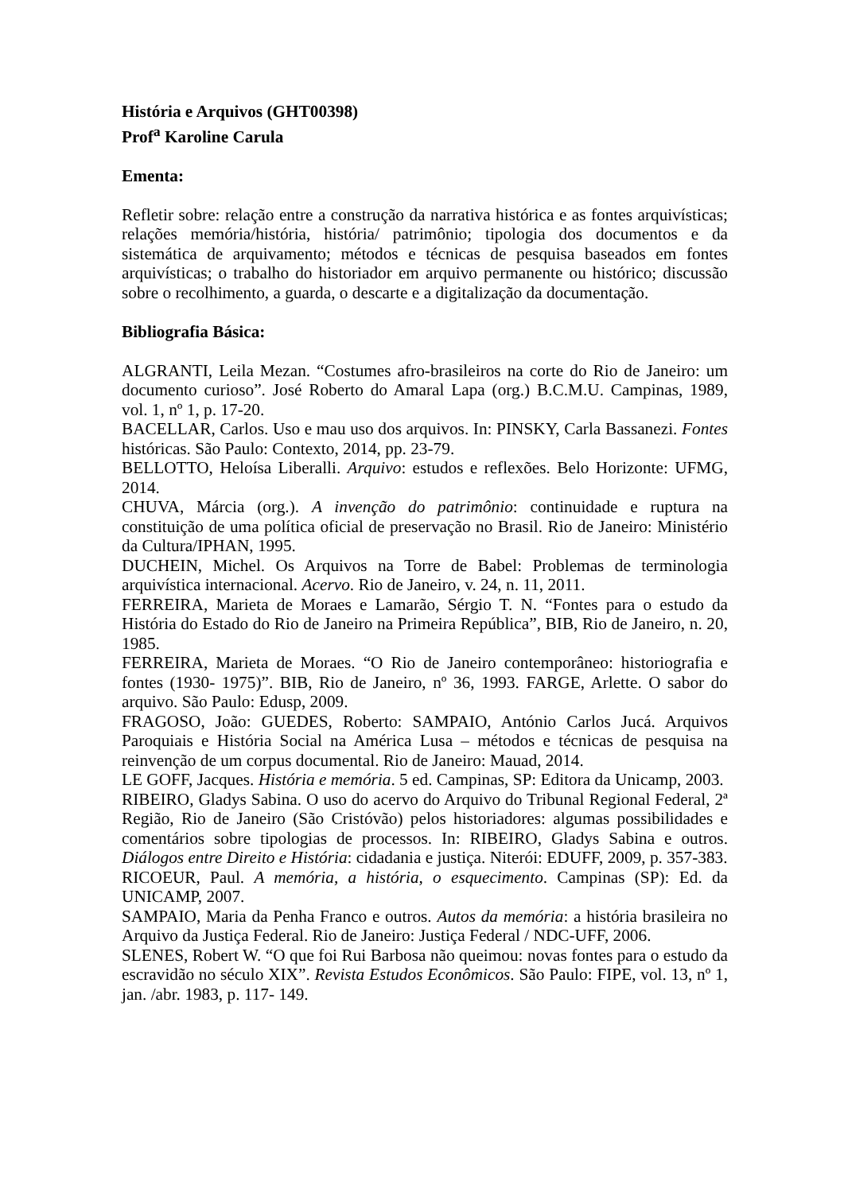História e Arquivos (GHT00398)
Prof<sup>a</sup> Karoline Carula
Ementa:
Refletir sobre: relação entre a construção da narrativa histórica e as fontes arquivísticas; relações memória/história, história/ patrimônio; tipologia dos documentos e da sistemática de arquivamento; métodos e técnicas de pesquisa baseados em fontes arquivísticas; o trabalho do historiador em arquivo permanente ou histórico; discussão sobre o recolhimento, a guarda, o descarte e a digitalização da documentação.
Bibliografia Básica:
ALGRANTI, Leila Mezan. “Costumes afro-brasileiros na corte do Rio de Janeiro: um documento curioso”. José Roberto do Amaral Lapa (org.) B.C.M.U. Campinas, 1989, vol. 1, nº 1, p. 17-20.
BACELLAR, Carlos. Uso e mau uso dos arquivos. In: PINSKY, Carla Bassanezi. Fontes históricas. São Paulo: Contexto, 2014, pp. 23-79.
BELLOTTO, Heloísa Liberalli. Arquivo: estudos e reflexões. Belo Horizonte: UFMG, 2014.
CHUVA, Márcia (org.). A invenção do patrimônio: continuidade e ruptura na constituição de uma política oficial de preservação no Brasil. Rio de Janeiro: Ministério da Cultura/IPHAN, 1995.
DUCHEIN, Michel. Os Arquivos na Torre de Babel: Problemas de terminologia arquivística internacional. Acervo. Rio de Janeiro, v. 24, n. 11, 2011.
FERREIRA, Marieta de Moraes e Lamarão, Sérgio T. N. “Fontes para o estudo da História do Estado do Rio de Janeiro na Primeira República”, BIB, Rio de Janeiro, n. 20, 1985.
FERREIRA, Marieta de Moraes. “O Rio de Janeiro contemporâneo: historiografia e fontes (1930- 1975)”. BIB, Rio de Janeiro, nº 36, 1993. FARGE, Arlette. O sabor do arquivo. São Paulo: Edusp, 2009.
FRAGOSO, João: GUEDES, Roberto: SAMPAIO, António Carlos Jucá. Arquivos Paroquiais e História Social na América Lusa – métodos e técnicas de pesquisa na reinvenção de um corpus documental. Rio de Janeiro: Mauad, 2014.
LE GOFF, Jacques. História e memória. 5 ed. Campinas, SP: Editora da Unicamp, 2003.
RIBEIRO, Gladys Sabina. O uso do acervo do Arquivo do Tribunal Regional Federal, 2ª Região, Rio de Janeiro (São Cristóvão) pelos historiadores: algumas possibilidades e comentários sobre tipologias de processos. In: RIBEIRO, Gladys Sabina e outros. Diálogos entre Direito e História: cidadania e justiça. Niterói: EDUFF, 2009, p. 357-383.
RICOEUR, Paul. A memória, a história, o esquecimento. Campinas (SP): Ed. da UNICAMP, 2007.
SAMPAIO, Maria da Penha Franco e outros. Autos da memória: a história brasileira no Arquivo da Justiça Federal. Rio de Janeiro: Justiça Federal / NDC-UFF, 2006.
SLENES, Robert W. “O que foi Rui Barbosa não queimou: novas fontes para o estudo da escravidão no século XIX”. Revista Estudos Econômicos. São Paulo: FIPE, vol. 13, nº 1, jan. /abr. 1983, p. 117- 149.